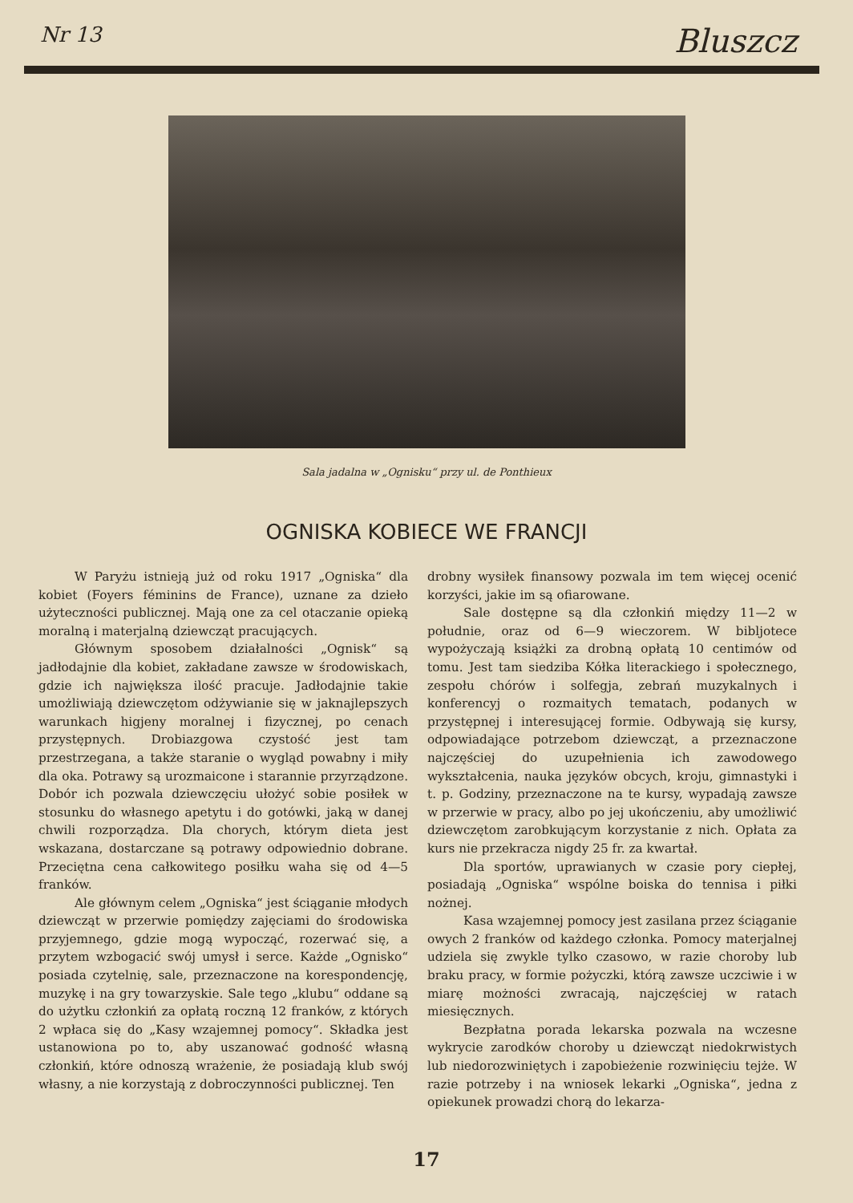Nr 13 Bluszcz
Sala jadalna w „Ognisku“ przy ul. de Ponthieux
OGNISKA KOBIECE WE FRANCJI
W Paryżu istnieją już od roku 1917 „Ogniska“ dla kobiet (Foyers féminins de France), uznane za dzieło użyteczności publicznej. Mają one za cel otaczanie opieką moralną i materjalną dziewcząt pracujących.
Głównym sposobem działalności „Ognisk“ są jadłodajnie dla kobiet, zakładane zawsze w środowiskach, gdzie ich największa ilość pracuje. Jadłodajnie takie umożliwiają dziewczętom odżywianie się w jaknajlepszych warunkach higjeny moralnej i fizycznej, po cenach przystępnych. Drobiazgowa czystość jest tam przestrzegana, a także staranie o wygląd powabny i miły dla oka. Potrawy są urozmaicone i starannie przyrządzone. Dobór ich pozwala dziewczęciu ułożyć sobie posiłek w stosunku do własnego apetytu i do gotówki, jaką w danej chwili rozporządza. Dla chorych, którym dieta jest wskazana, dostarczane są potrawy odpowiednio dobrane. Przeciętna cena całkowitego posiłku waha się od 4—5 franków.
Ale głównym celem „Ogniska“ jest ściąganie młodych dziewcząt w przerwie pomiędzy zajęciami do środowiska przyjemnego, gdzie mogą wypocząć, rozerwać się, a przytem wzbogacić swój umysł i serce. Każde „Ognisko“ posiada czytelnię, sale, przeznaczone na korespondencję, muzykę i na gry towarzyskie. Sale tego „klubu“ oddane są do użytku członkiń za opłatą roczną 12 franków, z których 2 wpłaca się do „Kasy wzajemnej pomocy“. Składka jest ustanowiona po to, aby uszanować godność własną członkiń, które odnoszą wrażenie, że posiadają klub swój własny, a nie korzystają z dobroczynności publicznej. Ten
drobny wysiłek finansowy pozwala im tem więcej ocenić korzyści, jakie im są ofiarowane.
Sale dostępne są dla członkiń między 11—2 w południe, oraz od 6—9 wieczorem. W bibljotece wypożyczają książki za drobną opłatą 10 centimów od tomu. Jest tam siedziba Kółka literackiego i społecznego, zespołu chórów i solfegja, zebrań muzykalnych i konferencyj o rozmaitych tematach, podanych w przystępnej i interesującej formie. Odbywają się kursy, odpowiadające potrzebom dziewcząt, a przeznaczone najczęściej do uzupełnienia ich zawodowego wykształcenia, nauka języków obcych, kroju, gimnastyki i t. p. Godziny, przeznaczone na te kursy, wypadają zawsze w przerwie w pracy, albo po jej ukończeniu, aby umożliwić dziewczętom zarobkującym korzystanie z nich. Opłata za kurs nie przekracza nigdy 25 fr. za kwartał.
Dla sportów, uprawianych w czasie pory ciepłej, posiadają „Ogniska“ wspólne boiska do tennisa i piłki nożnej.
Kasa wzajemnej pomocy jest zasilana przez ściąganie owych 2 franków od każdego członka. Pomocy materjalnej udziela się zwykle tylko czasowo, w razie choroby lub braku pracy, w formie pożyczki, którą zawsze uczciwie i w miarę możności zwracają, najczęściej w ratach miesięcznych.
Bezpłatna porada lekarska pozwala na wczesne wykrycie zarodków choroby u dziewcząt niedokrwistych lub niedorozwiniętych i zapobieżenie rozwinięciu tejże. W razie potrzeby i na wniosek lekarki „Ogniska“, jedna z opiekunek prowadzi chorą do lekarza-
17